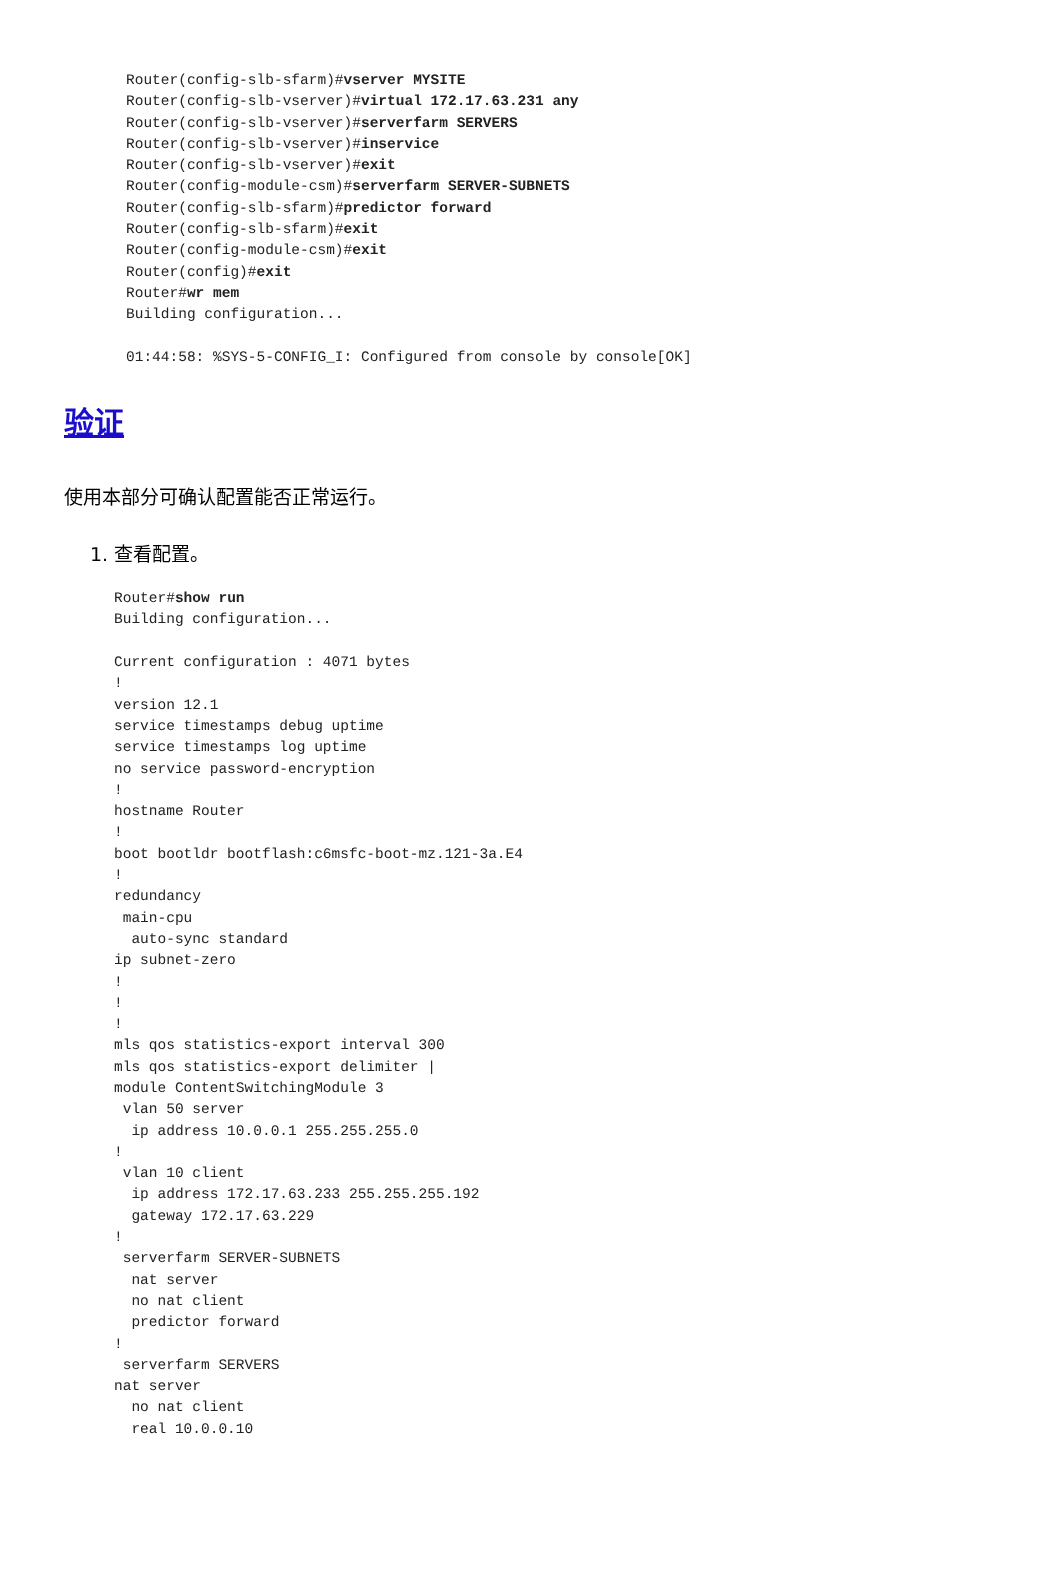Router(config-slb-sfarm)#vserver MYSITE
Router(config-slb-vserver)#virtual 172.17.63.231 any
Router(config-slb-vserver)#serverfarm SERVERS
Router(config-slb-vserver)#inservice
Router(config-slb-vserver)#exit
Router(config-module-csm)#serverfarm SERVER-SUBNETS
Router(config-slb-sfarm)#predictor forward
Router(config-slb-sfarm)#exit
Router(config-module-csm)#exit
Router(config)#exit
Router#wr mem
Building configuration...

01:44:58: %SYS-5-CONFIG_I: Configured from console by console[OK]
验证
使用本部分可确认配置能否正常运行。
1. 查看配置。
Router#show run
Building configuration...

Current configuration : 4071 bytes
!
version 12.1
service timestamps debug uptime
service timestamps log uptime
no service password-encryption
!
hostname Router
!
boot bootldr bootflash:c6msfc-boot-mz.121-3a.E4
!
redundancy
 main-cpu
  auto-sync standard
ip subnet-zero
!
!
!
mls qos statistics-export interval 300
mls qos statistics-export delimiter |
module ContentSwitchingModule 3
 vlan 50 server
  ip address 10.0.0.1 255.255.255.0
!
 vlan 10 client
  ip address 172.17.63.233 255.255.255.192
  gateway 172.17.63.229
!
 serverfarm SERVER-SUBNETS
  nat server
  no nat client
  predictor forward
!
 serverfarm SERVERS
nat server
  no nat client
  real 10.0.0.10